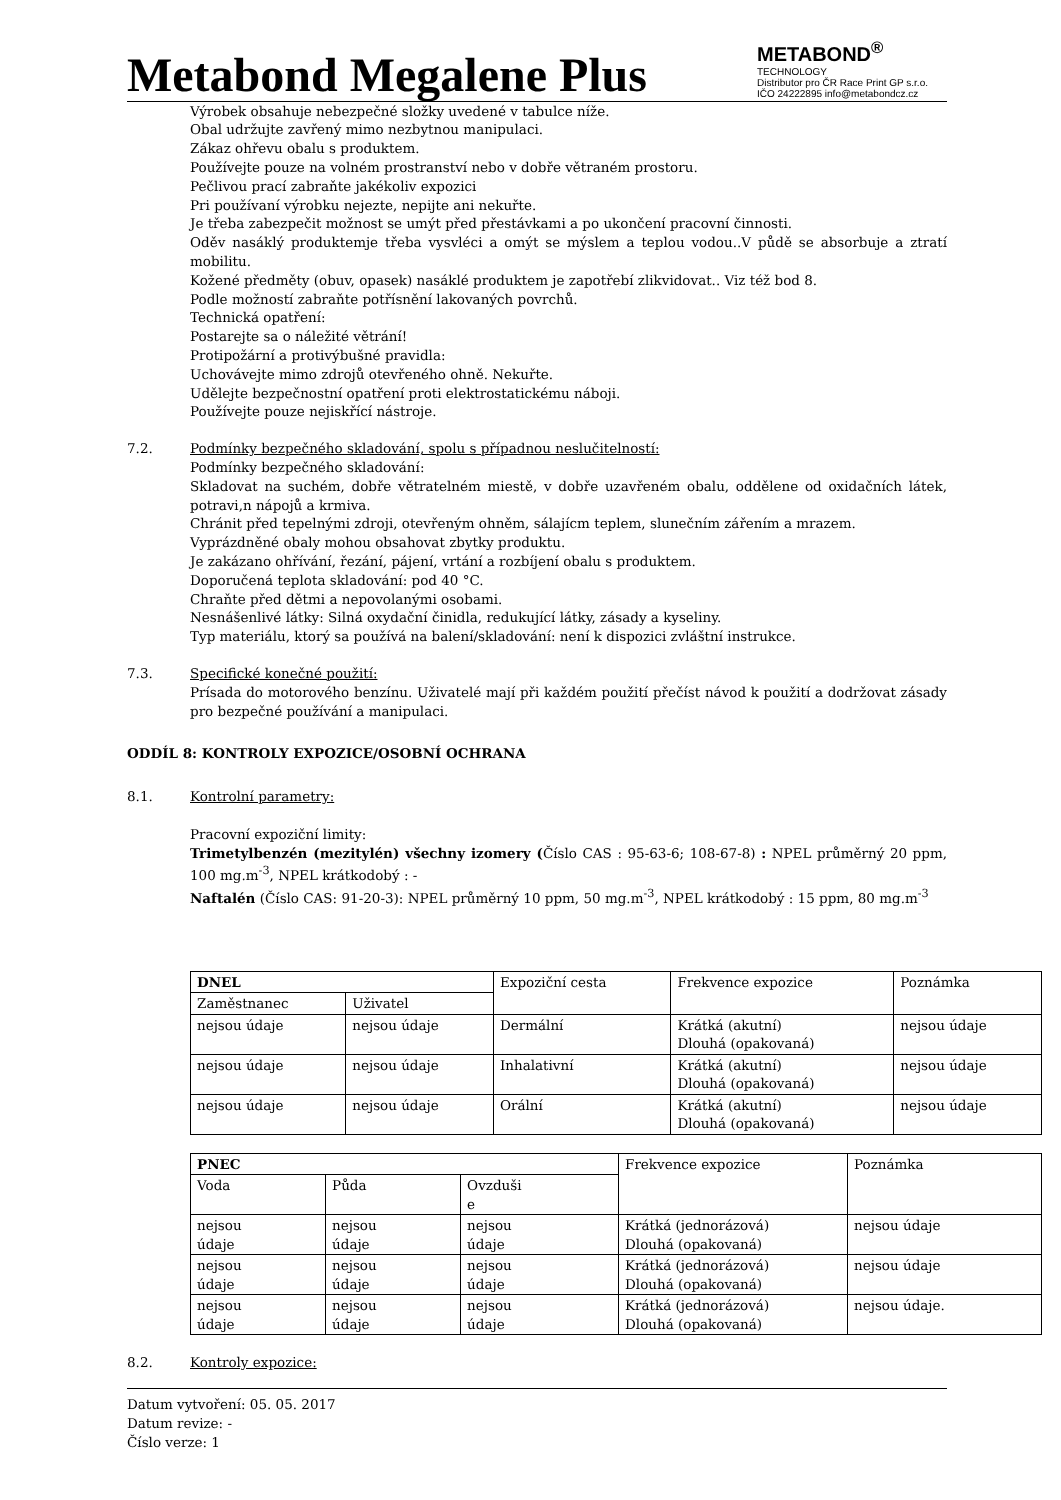Metabond Megalene Plus
METABOND<sup>®</sup>
TECHNOLOGY
Distributor pro ČR Race Print GP s.r.o.
IČO 24222895 info@metabondcz.cz
Výrobek obsahuje nebezpečné složky uvedené v tabulce níže.
Obal udržujte zavřený mimo nezbytnou manipulaci.
Zákaz ohřevu obalu s produktem.
Používejte pouze na volném prostranství nebo v dobře větraném prostoru.
Pečlivou prací zabraňte jakékoliv expozici
Pri používaní výrobku nejezte, nepijte ani nekuřte.
Je třeba zabezpečit možnost se umýt před přestávkami a po ukončení pracovní činnosti.
Oděv nasáklý produktemje třeba vysvléci a omýt se mýslem a teplou vodou..V půdě se absorbuje a ztratí mobilitu.
Kožené předměty (obuv, opasek) nasáklé produktem je zapotřebí zlikvidovat.. Viz též bod 8.
Podle možností zabraňte potřísnění lakovaných povrchů.
Technická opatření:
Postarejte sa o náležité větrání!
Protipožární a protivýbušné pravidla:
Uchovávejte mimo zdrojů otevřeného ohně. Nekuřte.
Udělejte bezpečnostní opatření proti elektrostatickému náboji.
Používejte pouze nejiskřící nástroje.
7.2. Podmínky bezpečného skladování, spolu s případnou neslučitelností:
Podmínky bezpečného skladování:
Skladovat na suchém, dobře větratelném miestě, v dobře uzavřeném obalu, oddělene od oxidačních látek, potravi,n nápojů a krmiva.
Chránit před tepelnými zdroji, otevřeným ohněm, sálajícm teplem, slunečním zářením a mrazem.
Vyprázdněné obaly mohou obsahovat zbytky produktu.
Je zakázano ohřívání, řezání, pájení, vrtání a rozbíjení obalu s produktem.
Doporučená teplota skladování: pod 40 °C.
Chraňte před dětmi a nepovolanými osobami.
Nesnášenlivé látky: Silná oxydační činidla, redukující látky, zásady a kyseliny.
Typ materiálu, ktorý sa používá na balení/skladování: není k dispozici zvláštní instrukce.
7.3. Specifické konečné použití:
Prísada do motorového benzínu. Uživatelé mají při každém použití přečíst návod k použití a dodržovat zásady pro bezpečné používání a manipulaci.
ODDÍL 8: KONTROLY EXPOZICE/OSOBNÍ OCHRANA
8.1. Kontrolní parametry:
Pracovní expoziční limity:
Trimetylbenzén (mezitylén) všechny izomery (Číslo CAS : 95-63-6; 108-67-8) : NPEL průměrný 20 ppm, 100 mg.m<sup>-3</sup>, NPEL krátkodobý : -
Naftalén (Číslo CAS: 91-20-3): NPEL průměrný 10 ppm, 50 mg.m<sup>-3</sup>, NPEL krátkodobý : 15 ppm, 80 mg.m<sup>-3</sup>
| DNEL | | Expoziční cesta | Frekvence expozice | Poznámka |
| Zaměstnanec | Uživatel | | | |
| nejsou údaje | nejsou údaje | Dermální | Krátká (akutní) Dlouhá (opakovaná) | nejsou údaje |
| nejsou údaje | nejsou údaje | Inhalativní | Krátká (akutní) Dlouhá (opakovaná) | nejsou údaje |
| nejsou údaje | nejsou údaje | Orální | Krátká (akutní) Dlouhá (opakovaná) | nejsou údaje |
| PNEC | | | Frekvence expozice | Poznámka |
| Voda | Půda | Ovzduši e | | |
| nejsou údaje | nejsou údaje | nejsou údaje | Krátká (jednorázová) Dlouhá (opakovaná) | nejsou údaje |
| nejsou údaje | nejsou údaje | nejsou údaje | Krátká (jednorázová) Dlouhá (opakovaná) | nejsou údaje |
| nejsou údaje | nejsou údaje | nejsou údaje | Krátká (jednorázová) Dlouhá (opakovaná) | nejsou údaje. |
8.2. Kontroly expozice:
Datum vytvoření: 05. 05. 2017
Datum revize: -
Číslo verze: 1